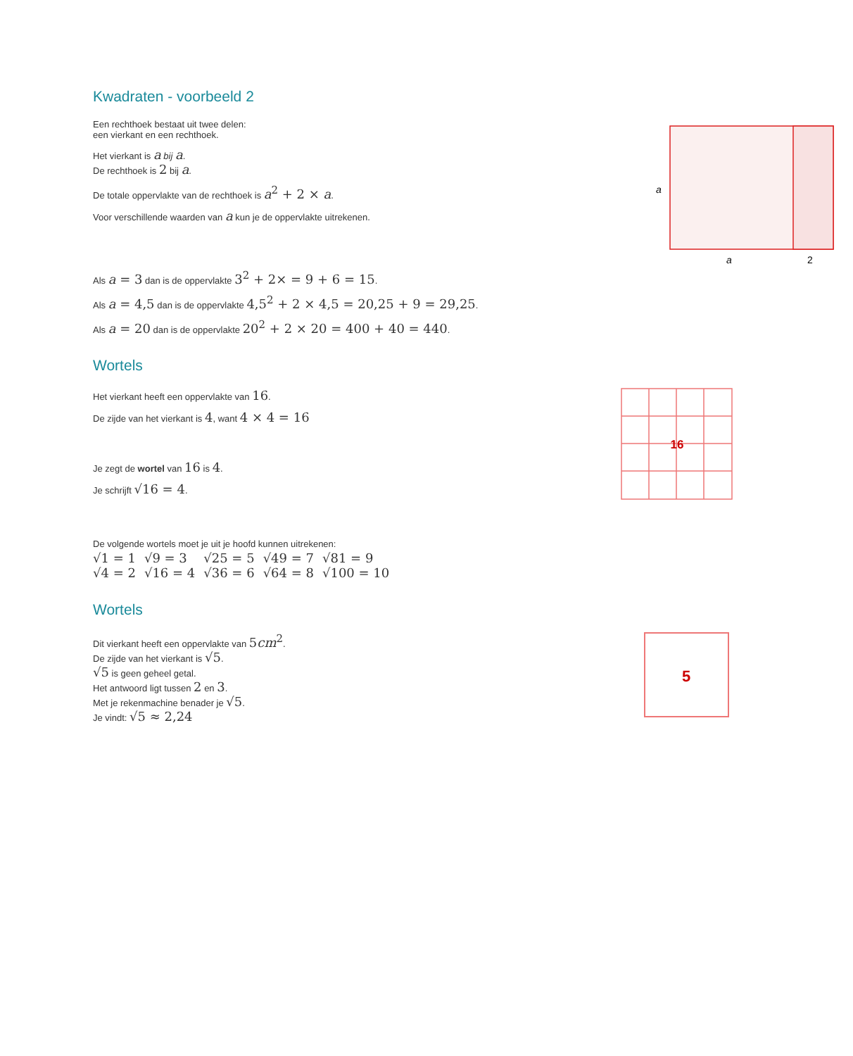Kwadraten - voorbeeld 2
Een rechthoek bestaat uit twee delen:
een vierkant en een rechthoek.
Het vierkant is a bij a.
De rechthoek is 2 bij a.
De totale oppervlakte van de rechthoek is a<sup>2</sup> + 2 × a.
Voor verschillende waarden van a kun je de oppervlakte uitrekenen.
a
a
2
Als a = 3 dan is de oppervlakte 3<sup>2</sup> + 2× = 9 + 6 = 15.
Als a = 4,5 dan is de oppervlakte 4,5<sup>2</sup> + 2 × 4,5 = 20,25 + 9 = 29,25.
Als a = 20 dan is de oppervlakte 20<sup>2</sup> + 2 × 20 = 400 + 40 = 440.
Wortels
Het vierkant heeft een oppervlakte van 16.
De zijde van het vierkant is 4, want 4 × 4 = 16
Je zegt de wortel van 16 is 4.
Je schrijft √16 = 4.
16
De volgende wortels moet je uit je hoofd kunnen uitrekenen:
| √1 = 1 | √9 = 3 | √25 = 5 | √49 = 7 | √81 = 9 |
| √4 = 2 | √16 = 4 | √36 = 6 | √64 = 8 | √100 = 10 |
Wortels
Dit vierkant heeft een oppervlakte van 5cm<sup>2</sup>.
De zijde van het vierkant is √5.
√5 is geen geheel getal.
Het antwoord ligt tussen 2 en 3.
Met je rekenmachine benader je √5.
Je vindt: √5 ≈ 2,24
5